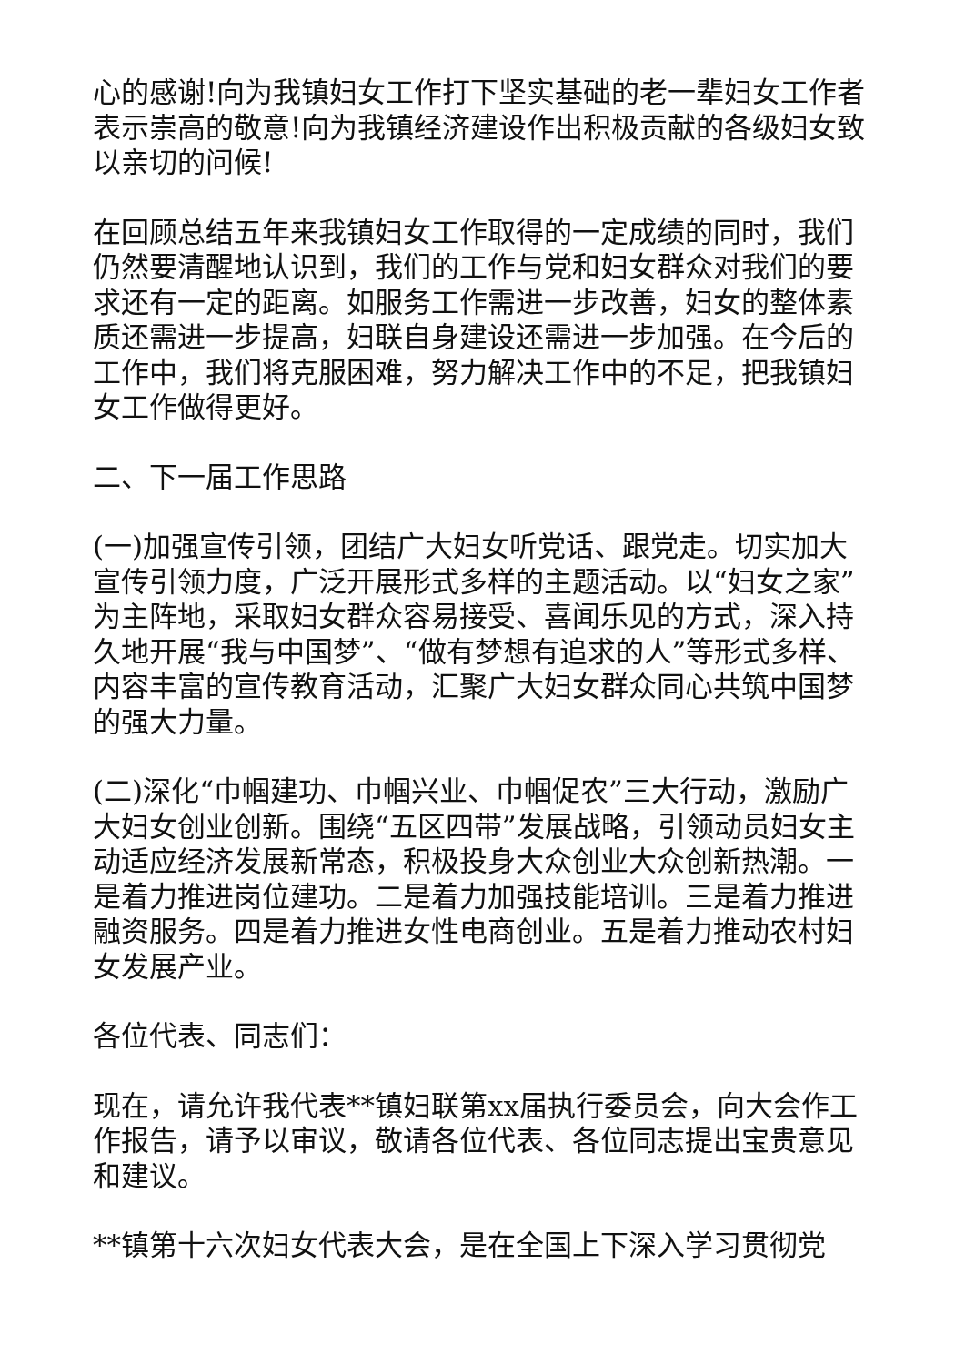心的感谢!向为我镇妇女工作打下坚实基础的老一辈妇女工作者表示崇高的敬意!向为我镇经济建设作出积极贡献的各级妇女致以亲切的问候!
在回顾总结五年来我镇妇女工作取得的一定成绩的同时，我们仍然要清醒地认识到，我们的工作与党和妇女群众对我们的要求还有一定的距离。如服务工作需进一步改善，妇女的整体素质还需进一步提高，妇联自身建设还需进一步加强。在今后的工作中，我们将克服困难，努力解决工作中的不足，把我镇妇女工作做得更好。
二、下一届工作思路
(一)加强宣传引领，团结广大妇女听党话、跟党走。切实加大宣传引领力度，广泛开展形式多样的主题活动。以“妇女之家”为主阵地，采取妇女群众容易接受、喜闻乐见的方式，深入持久地开展“我与中国梦”、“做有梦想有追求的人”等形式多样、内容丰富的宣传教育活动，汇聚广大妇女群众同心共筑中国梦的强大力量。
(二)深化“巾帼建功、巾帼兴业、巾帼促农”三大行动，激励广大妇女创业创新。围绕“五区四带”发展战略，引领动员妇女主动适应经济发展新常态，积极投身大众创业大众创新热潮。一是着力推进岗位建功。二是着力加强技能培训。三是着力推进融资服务。四是着力推进女性电商创业。五是着力推动农村妇女发展产业。
各位代表、同志们：
现在，请允许我代表**镇妇联第xx届执行委员会，向大会作工作报告，请予以审议，敬请各位代表、各位同志提出宝贵意见和建议。
**镇第十六次妇女代表大会，是在全国上下深入学习贯彻党